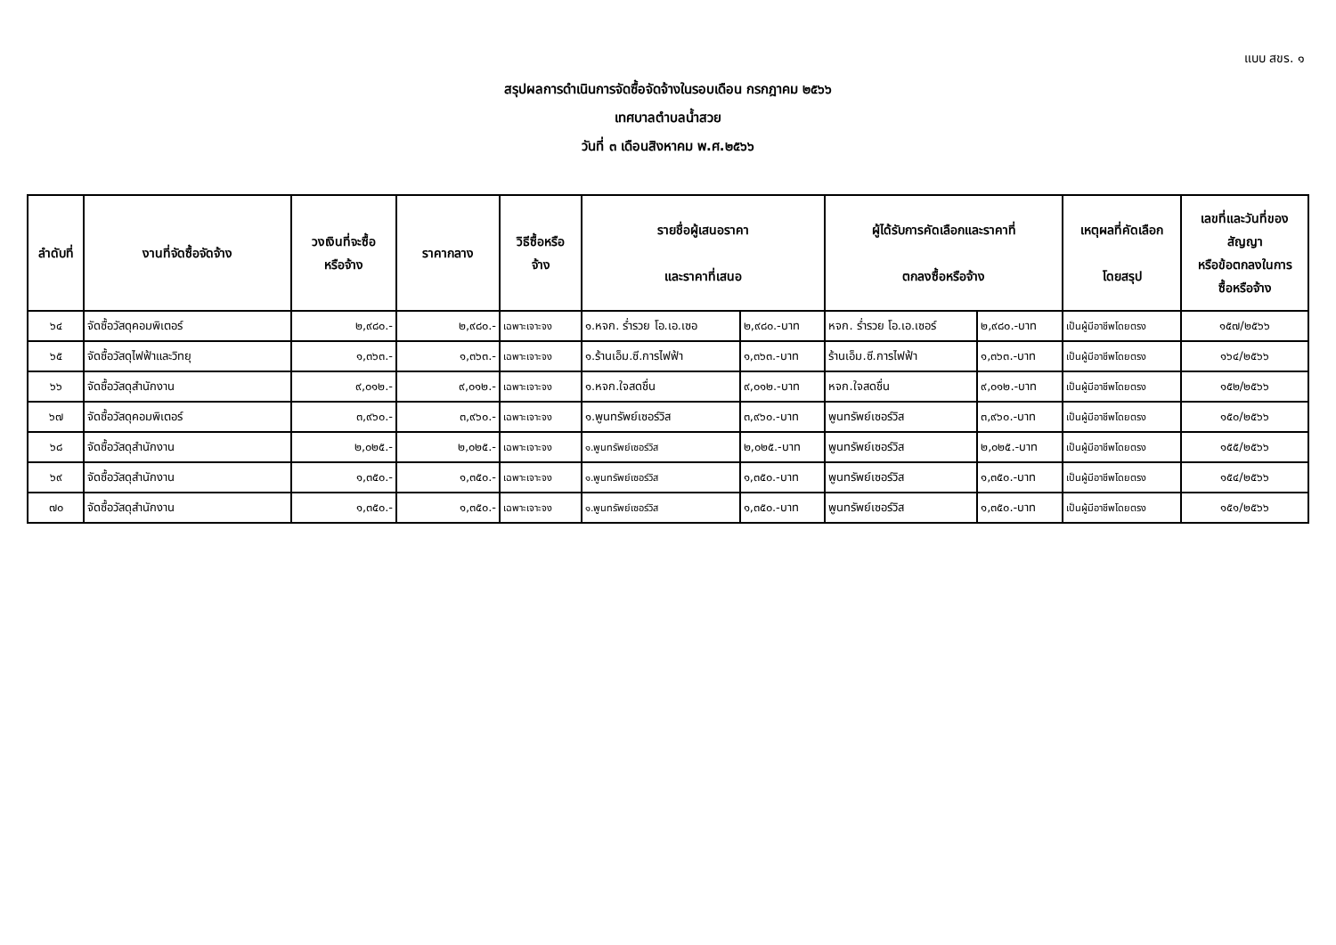แบบ สขร. ๑
สรุปผลการดำเนินการจัดซื้อจัดจ้างในรอบเดือน กรกฎาคม ๒๕๖๖
เทศบาลตำบลน้ำสวย
วันที่ ๓ เดือนสิงหาคม พ.ศ.๒๕๖๖
| ลำดับที่ | งานที่จัดซื้อจัดจ้าง | วงเงินที่จะซื้อ หรือจ้าง | ราคากลาง | วิธีซื้อหรือ จ้าง | รายชื่อผู้เสนอราคา และราคาที่เสนอ | | ผู้ได้รับการคัดเลือกและราคาที่ ตกลงซื้อหรือจ้าง | | เหตุผลที่คัดเลือก โดยสรุป | เลขที่และวันที่ของ สัญญา หรือข้อตกลงในการ ซื้อหรือจ้าง |
| --- | --- | --- | --- | --- | --- | --- | --- | --- | --- | --- |
| ๖๔ | จัดซื้อวัสดุคอมพิเตอร์ | ๒,๙๘๐.- | ๒,๙๘๐.- | เฉพาะเจาะจง | ๑.หจก. ร่ำรวย โอ.เอ.เซอ | ๒,๙๘๐.-บาท | หจก. ร่ำรวย โอ.เอ.เซอร์ | ๒,๙๘๐.-บาท | เป็นผู้มีอาชีพโดยตรง | ๑๕๗/๒๕๖๖ |
| ๖๕ | จัดซื้อวัสดุไฟฟ้าและวิทยุ | ๑,๓๖๓.- | ๑,๓๖๓.- | เฉพาะเจาะจง | ๑.ร้านเอ็ม.ซี.การไฟฟ้า | ๑,๓๖๓.-บาท | ร้านเอ็ม.ซี.การไฟฟ้า | ๑,๓๖๓.-บาท | เป็นผู้มีอาชีพโดยตรง | ๑๖๔/๒๕๖๖ |
| ๖๖ | จัดซื้อวัสดุสำนักงาน | ๙,๐๑๒.- | ๙,๐๑๒.- | เฉพาะเจาะจง | ๑.หจก.ใจสดชื่น | ๙,๐๑๒.-บาท | หจก.ใจสดชื่น | ๙,๐๑๒.-บาท | เป็นผู้มีอาชีพโดยตรง | ๑๕๒/๒๕๖๖ |
| ๖๗ | จัดซื้อวัสดุคอมพิเตอร์ | ๓,๙๖๐.- | ๓,๙๖๐.- | เฉพาะเจาะจง | ๑.พูนทรัพย์เซอร์วิส | ๓,๙๖๐.-บาท | พูนทรัพย์เซอร์วิส | ๓,๙๖๐.-บาท | เป็นผู้มีอาชีพโดยตรง | ๑๕๐/๒๕๖๖ |
| ๖๘ | จัดซื้อวัสดุสำนักงาน | ๒,๐๒๕.- | ๒,๐๒๕.- | เฉพาะเจาะจง | ๑.พูนทรัพย์เซอร์วิส | ๒,๐๒๕.-บาท | พูนทรัพย์เซอร์วิส | ๒,๐๒๕.-บาท | เป็นผู้มีอาชีพโดยตรง | ๑๕๕/๒๕๖๖ |
| ๖๙ | จัดซื้อวัสดุสำนักงาน | ๑,๓๕๐.- | ๑,๓๕๐.- | เฉพาะเจาะจง | ๑.พูนทรัพย์เซอร์วิส | ๑,๓๕๐.-บาท | พูนทรัพย์เซอร์วิส | ๑,๓๕๐.-บาท | เป็นผู้มีอาชีพโดยตรง | ๑๕๔/๒๕๖๖ |
| ๗๐ | จัดซื้อวัสดุสำนักงาน | ๑,๓๕๐.- | ๑,๓๕๐.- | เฉพาะเจาะจง | ๑.พูนทรัพย์เซอร์วิส | ๑,๓๕๐.-บาท | พูนทรัพย์เซอร์วิส | ๑,๓๕๐.-บาท | เป็นผู้มีอาชีพโดยตรง | ๑๕๑/๒๕๖๖ |